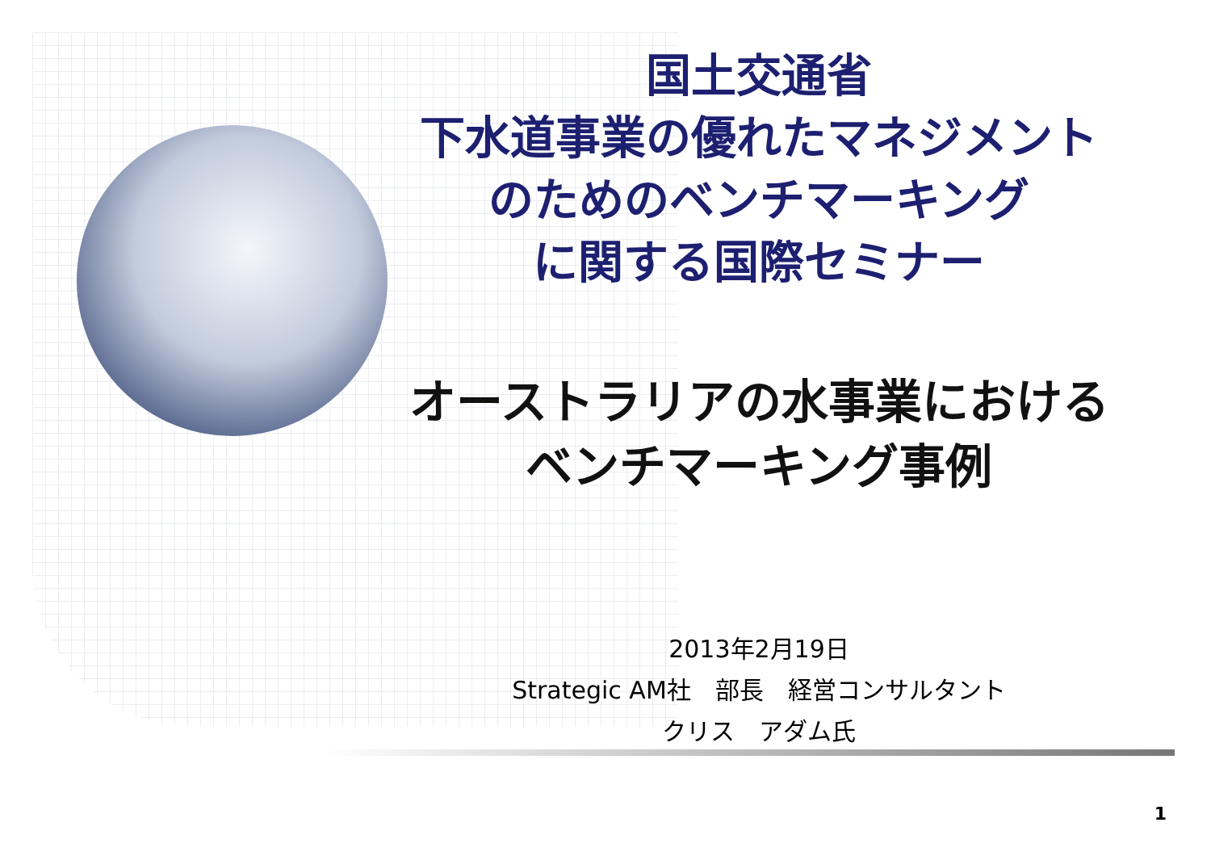国土交通省
下水道事業の優れたマネジメント
のためのベンチマーキング
に関する国際セミナー
オーストラリアの水事業における
ベンチマーキング事例
2013年2月19日
Strategic AM社　部長　経営コンサルタント
クリス　アダム氏
1